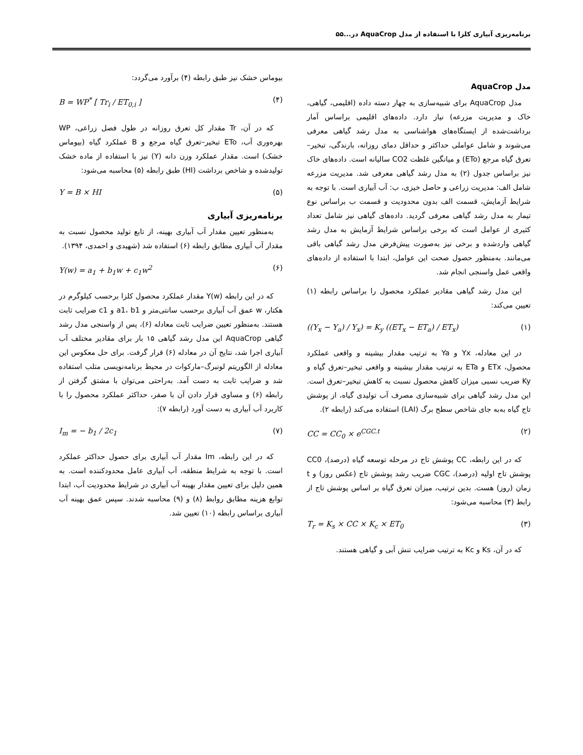برنامه‌ریزی آبیاری کلزا با استفاده از مدل AquaCrop در...۵۵
مدل AquaCrop
مدل AquaCrop برای شبیه‌سازی به چهار دسته داده (اقلیمی، گیاهی، خاک و مدیریت مزرعه) نیاز دارد. داده‌های اقلیمی براساس آمار برداشت‌شده از ایستگاه‌های هواشناسی به مدل رشد گیاهی معرفی می‌شوند و شامل عواملی حداکثر و حداقل دمای روزانه، بارندگی، تبخیر–تعرق گیاه مرجع (ETo) و میانگین غلظت CO2 سالیانه است. داده‌های خاک نیز براساس جدول (۲) به مدل رشد گیاهی معرفی شد. مدیریت مزرعه شامل الف: مدیریت زراعی و حاصل خیزی، ب: آب آبیاری است. با توجه به شرایط آزمایش، قسمت الف بدون محدودیت و قسمت ب براساس نوع تیمار به مدل رشد گیاهی معرفی گردید. داده‌های گیاهی نیز شامل تعداد کثیری از عوامل است که برخی براساس شرایط آزمایش به مدل رشد گیاهی واردشده و برخی نیز به‌صورت پیش‌فرض مدل رشد گیاهی باقی می‌مانند. به‌منظور حصول صحت این عوامل، ابتدا با استفاده از داده‌های واقعی عمل واسنجی انجام شد.
این مدل رشد گیاهی مقادیر عملکرد محصول را براساس رابطه (۱) تعیین می‌کند:
((Y<sub>x</sub> − Y<sub>a</sub>) / Y<sub>x</sub>) = K<sub>y</sub> ((ET<sub>x</sub> − ET<sub>a</sub>) / ET<sub>x</sub>) (۱)
در این معادله، Yx و Ya به ترتیب مقدار بیشینه و واقعی عملکرد محصول، ETx و ETa به ترتیب مقدار بیشینه و واقعی تبخیر–تعرق گیاه و Ky ضریب نسبی میزان کاهش محصول نسبت به کاهش تبخیر–تعرق است. این مدل رشد گیاهی برای شبیه‌سازی مصرف آب تولیدی گیاه، از پوشش تاج گیاه به‌به جای شاخص سطح برگ (LAI) استفاده می‌کند (رابطه ۲).
CC = CC<sub>0</sub> × e<sup>CGC.t</sup> (۲)
که در این رابطه، CC پوشش تاج در مرحله توسعه گیاه (درصد)، CC0 پوشش تاج اولیه (درصد)، CGC ضریب رشد پوشش تاج (عکس روز) و t زمان (روز) هست. بدین ترتیب، میزان تعرق گیاه بر اساس پوشش تاج از رابط (۳) محاسبه می‌شود:
T<sub>r</sub> = K<sub>s</sub> × CC × K<sub>c</sub> × ET<sub>0</sub> (۳)
که در آن، Ks و Kc به ترتیب ضرایب تنش آبی و گیاهی هستند.
بیوماس خشک نیز طبق رابطه (۴) برآورد می‌گردد:
B = WP<sup>*</sup> [ Tr<sub>i</sub> / ET<sub>0,i</sub> ] (۴)
که در آن، Tr مقدار کل تعرق روزانه در طول فصل زراعی، WP بهره‌وری آب، ETo تبخیر–تعرق گیاه مرجع و B عملکرد گیاه (بیوماس خشک) است. مقدار عملکرد وزن دانه (Y) نیز با استفاده از ماده خشک تولیدشده و شاخص برداشت (HI) طبق رابطه (۵) محاسبه می‌شود:
Y = B × HI (۵)
برنامه‌ریزی آبیاری
به‌منظور تعیین مقدار آب آبیاری بهینه، از تابع تولید محصول نسبت به مقدار آب آبیاری مطابق رابطه (۶) استفاده شد (شهیدی و احمدی، ۱۳۹۴).
Y(w) = a<sub>1</sub> + b<sub>1</sub>w + c<sub>1</sub>w<sup>2</sup> (۶)
که در این رابطه Y(w) مقدار عملکرد محصول کلزا برحسب کیلوگرم در هکتار، w عمق آب آبیاری برحسب سانتی‌متر و a1، b1 و c1 ضرایب ثابت هستند. به‌منظور تعیین ضرایب ثابت معادله (۶)، پس از واسنجی مدل رشد گیاهی AquaCrop این مدل رشد گیاهی ۱۵ بار برای مقادیر مختلف آب آبیاری اجرا شد، نتایج آن در معادله (۶) قرار گرفت. برای حل معکوس این معادله از الگوریتم لونبرگ–مارکوات در محیط برنامه‌نویسی متلب استفاده شد و ضرایب ثابت به دست آمد. به‌راحتی می‌توان با مشتق گرفتن از رابطه (۶) و مساوی قرار دادن آن با صفر، حداکثر عملکرد محصول را با کاربرد آب آبیاری به دست آورد (رابطه ۷):
I<sub>m</sub> = − b<sub>1</sub> / 2c<sub>1</sub> (۷)
که در این رابطه، Im مقدار آب آبیاری برای حصول حداکثر عملکرد است. با توجه به شرایط منطقه، آب آبیاری عامل محدودکننده است. به همین دلیل برای تعیین مقدار بهینه آب آبیاری در شرایط محدودیت آب، ابتدا توابع هزینه مطابق روابط (۸) و (۹) محاسبه شدند. سپس عمق بهینه آب آبیاری براساس رابطه (۱۰) تعیین شد.